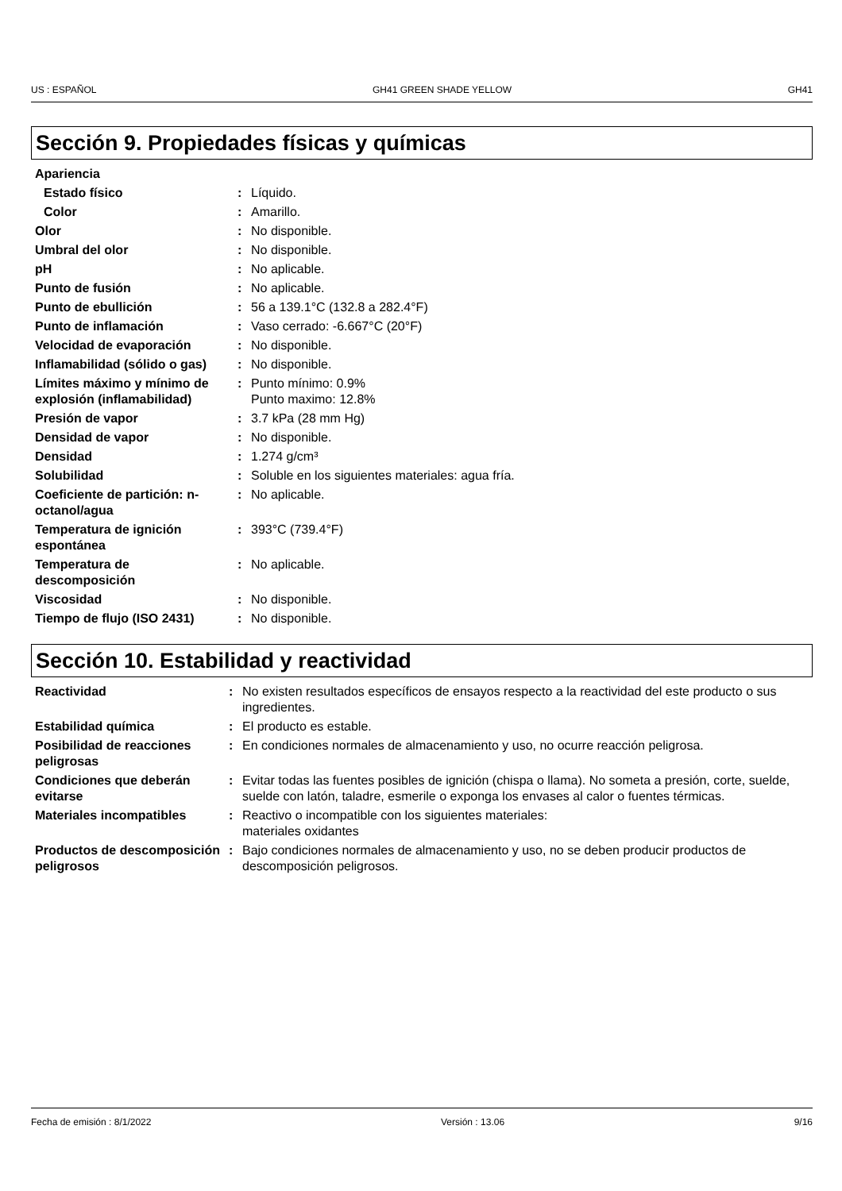US : ESPAÑOL GH41 GREEN SHADE YELLOW GH41
Sección 9. Propiedades físicas y químicas
| Apariencia | | |
| Estado físico | : | Líquido. |
| Color | : | Amarillo. |
| Olor | : | No disponible. |
| Umbral del olor | : | No disponible. |
| pH | : | No aplicable. |
| Punto de fusión | : | No aplicable. |
| Punto de ebullición | : | 56 a 139.1°C (132.8 a 282.4°F) |
| Punto de inflamación | : | Vaso cerrado: -6.667°C (20°F) |
| Velocidad de evaporación | : | No disponible. |
| Inflamabilidad (sólido o gas) | : | No disponible. |
| Límites máximo y mínimo de explosión (inflamabilidad) | : | Punto mínimo: 0.9% Punto maximo: 12.8% |
| Presión de vapor | : | 3.7 kPa (28 mm Hg) |
| Densidad de vapor | : | No disponible. |
| Densidad | : | 1.274 g/cm³ |
| Solubilidad | : | Soluble en los siguientes materiales: agua fría. |
| Coeficiente de partición: n-octanol/agua | : | No aplicable. |
| Temperatura de ignición espontánea | : | 393°C (739.4°F) |
| Temperatura de descomposición | : | No aplicable. |
| Viscosidad | : | No disponible. |
| Tiempo de flujo (ISO 2431) | : | No disponible. |
Sección 10. Estabilidad y reactividad
| Reactividad | : | No existen resultados específicos de ensayos respecto a la reactividad del este producto o sus ingredientes. |
| Estabilidad química | : | El producto es estable. |
| Posibilidad de reacciones peligrosas | : | En condiciones normales de almacenamiento y uso, no ocurre reacción peligrosa. |
| Condiciones que deberán evitarse | : | Evitar todas las fuentes posibles de ignición (chispa o llama). No someta a presión, corte, suelde, suelde con latón, taladre, esmerile o exponga los envases al calor o fuentes térmicas. |
| Materiales incompatibles | : | Reactivo o incompatible con los siguientes materiales: materiales oxidantes |
| Productos de descomposición peligrosos | : | Bajo condiciones normales de almacenamiento y uso, no se deben producir productos de descomposición peligrosos. |
Fecha de emisión : 8/1/2022 Versión : 13.06 9/16